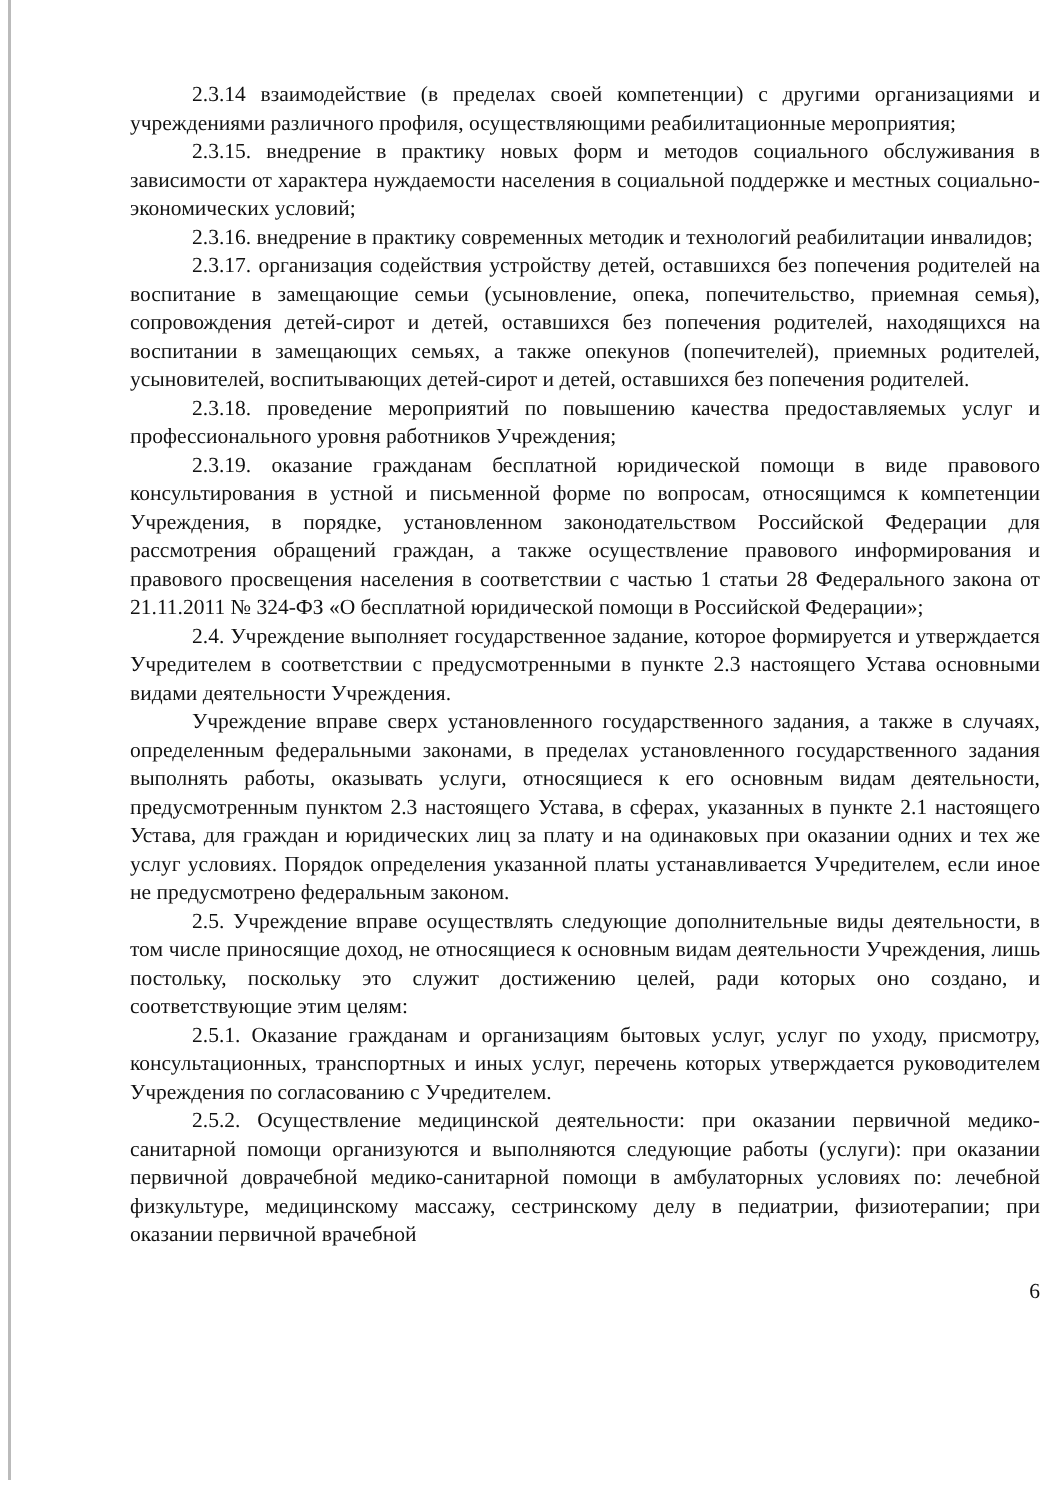2.3.14 взаимодействие (в пределах своей компетенции) с другими организациями и учреждениями различного профиля, осуществляющими реабилитационные мероприятия;
2.3.15. внедрение в практику новых форм и методов социального обслуживания в зависимости от характера нуждаемости населения в социальной поддержке и местных социально-экономических условий;
2.3.16. внедрение в практику современных методик и технологий реабилитации инвалидов;
2.3.17. организация содействия устройству детей, оставшихся без попечения родителей на воспитание в замещающие семьи (усыновление, опека, попечительство, приемная семья), сопровождения детей-сирот и детей, оставшихся без попечения родителей, находящихся на воспитании в замещающих семьях, а также опекунов (попечителей), приемных родителей, усыновителей, воспитывающих детей-сирот и детей, оставшихся без попечения родителей.
2.3.18. проведение мероприятий по повышению качества предоставляемых услуг и профессионального уровня работников Учреждения;
2.3.19. оказание гражданам бесплатной юридической помощи в виде правового консультирования в устной и письменной форме по вопросам, относящимся к компетенции Учреждения, в порядке, установленном законодательством Российской Федерации для рассмотрения обращений граждан, а также осуществление правового информирования и правового просвещения населения в соответствии с частью 1 статьи 28 Федерального закона от 21.11.2011 № 324-ФЗ «О бесплатной юридической помощи в Российской Федерации»;
2.4. Учреждение выполняет государственное задание, которое формируется и утверждается Учредителем в соответствии с предусмотренными в пункте 2.3 настоящего Устава основными видами деятельности Учреждения.
Учреждение вправе сверх установленного государственного задания, а также в случаях, определенным федеральными законами, в пределах установленного государственного задания выполнять работы, оказывать услуги, относящиеся к его основным видам деятельности, предусмотренным пунктом 2.3 настоящего Устава, в сферах, указанных в пункте 2.1 настоящего Устава, для граждан и юридических лиц за плату и на одинаковых при оказании одних и тех же услуг условиях. Порядок определения указанной платы устанавливается Учредителем, если иное не предусмотрено федеральным законом.
2.5. Учреждение вправе осуществлять следующие дополнительные виды деятельности, в том числе приносящие доход, не относящиеся к основным видам деятельности Учреждения, лишь постольку, поскольку это служит достижению целей, ради которых оно создано, и соответствующие этим целям:
2.5.1. Оказание гражданам и организациям бытовых услуг, услуг по уходу, присмотру, консультационных, транспортных и иных услуг, перечень которых утверждается руководителем Учреждения по согласованию с Учредителем.
2.5.2. Осуществление медицинской деятельности: при оказании первичной медико-санитарной помощи организуются и выполняются следующие работы (услуги): при оказании первичной доврачебной медико-санитарной помощи в амбулаторных условиях по: лечебной физкультуре, медицинскому массажу, сестринскому делу в педиатрии, физиотерапии; при оказании первичной врачебной
6